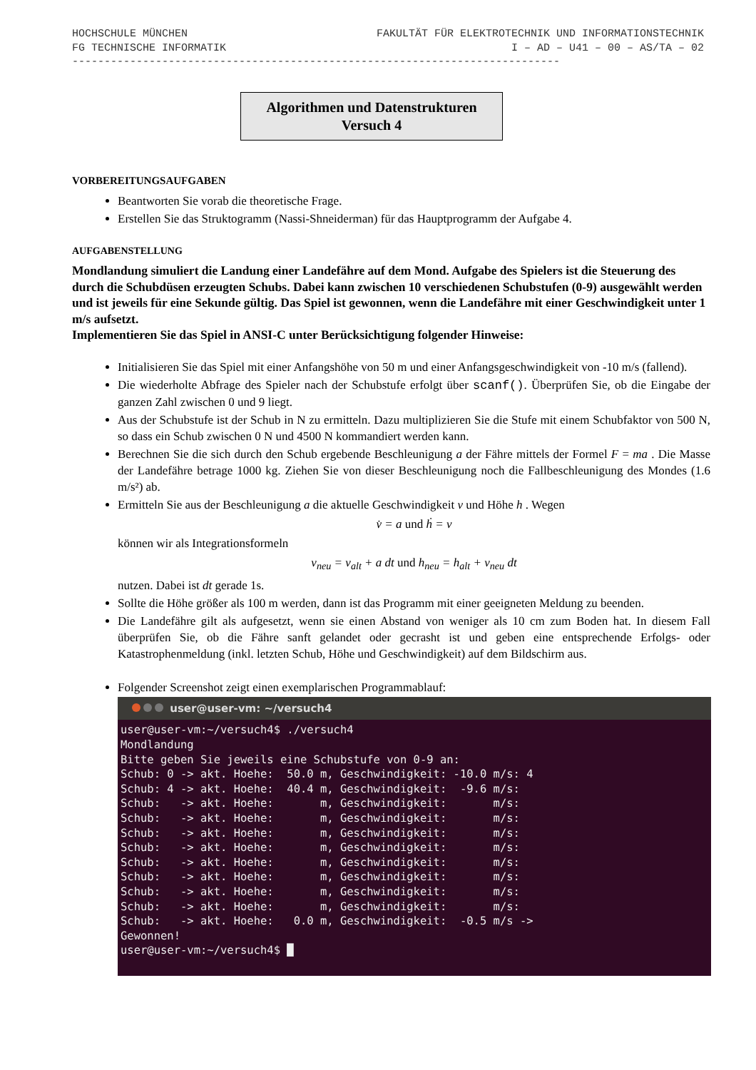HOCHSCHULE MÜNCHEN FAKULTÄT FÜR ELEKTROTECHNIK UND INFORMATIONSTECHNIK
FG TECHNISCHE INFORMATIK I – AD – U41 – 00 – AS/TA – 02
----------------------------------------------------------------------------
Algorithmen und Datenstrukturen
Versuch 4
VORBEREITUNGSAUFGABEN
Beantworten Sie vorab die theoretische Frage.
Erstellen Sie das Struktogramm (Nassi-Shneiderman) für das Hauptprogramm der Aufgabe 4.
AUFGABENSTELLUNG
Mondlandung simuliert die Landung einer Landefähre auf dem Mond. Aufgabe des Spielers ist die Steuerung des durch die Schubdüsen erzeugten Schubs. Dabei kann zwischen 10 verschiedenen Schubstufen (0-9) ausgewählt werden und ist jeweils für eine Sekunde gültig. Das Spiel ist gewonnen, wenn die Landefähre mit einer Geschwindigkeit unter 1 m/s aufsetzt.
Implementieren Sie das Spiel in ANSI-C unter Berücksichtigung folgender Hinweise:
Initialisieren Sie das Spiel mit einer Anfangshöhe von 50 m und einer Anfangsgeschwindigkeit von -10 m/s (fallend).
Die wiederholte Abfrage des Spieler nach der Schubstufe erfolgt über scanf(). Überprüfen Sie, ob die Eingabe der ganzen Zahl zwischen 0 und 9 liegt.
Aus der Schubstufe ist der Schub in N zu ermitteln. Dazu multiplizieren Sie die Stufe mit einem Schubfaktor von 500 N, so dass ein Schub zwischen 0 N und 4500 N kommandiert werden kann.
Berechnen Sie die sich durch den Schub ergebende Beschleunigung a der Fähre mittels der Formel F = ma . Die Masse der Landefähre betrage 1000 kg. Ziehen Sie von dieser Beschleunigung noch die Fallbeschleunigung des Mondes (1.6 m/s²) ab.
Ermitteln Sie aus der Beschleunigung a die aktuelle Geschwindigkeit v und Höhe h . Wegen
v̇ = a und ḣ = v
können wir als Integrationsformeln
v<sub>neu</sub> = v<sub>alt</sub> + a dt und h<sub>neu</sub> = h<sub>alt</sub> + v<sub>neu</sub> dt
nutzen. Dabei ist dt gerade 1s.
Sollte die Höhe größer als 100 m werden, dann ist das Programm mit einer geeigneten Meldung zu beenden.
Die Landefähre gilt als aufgesetzt, wenn sie einen Abstand von weniger als 10 cm zum Boden hat. In diesem Fall überprüfen Sie, ob die Fähre sanft gelandet oder gecrasht ist und geben eine entsprechende Erfolgs- oder Katastrophenmeldung (inkl. letzten Schub, Höhe und Geschwindigkeit) auf dem Bildschirm aus.
Folgender Screenshot zeigt einen exemplarischen Programmablauf:
user@user-vm: ~/versuch4
user@user-vm:~/versuch4$ ./versuch4
Mondlandung
Bitte geben Sie jeweils eine Schubstufe von 0-9 an:
Schub: 0 -> akt. Hoehe:  50.0 m, Geschwindigkeit: -10.0 m/s: 4
Schub: 4 -> akt. Hoehe:  40.4 m, Geschwindigkeit:  -9.6 m/s:
Schub:   -> akt. Hoehe:       m, Geschwindigkeit:       m/s:
Schub:   -> akt. Hoehe:       m, Geschwindigkeit:       m/s:
Schub:   -> akt. Hoehe:       m, Geschwindigkeit:       m/s:
Schub:   -> akt. Hoehe:       m, Geschwindigkeit:       m/s:
Schub:   -> akt. Hoehe:       m, Geschwindigkeit:       m/s:
Schub:   -> akt. Hoehe:       m, Geschwindigkeit:       m/s:
Schub:   -> akt. Hoehe:       m, Geschwindigkeit:       m/s:
Schub:   -> akt. Hoehe:       m, Geschwindigkeit:       m/s:
Schub:   -> akt. Hoehe:   0.0 m, Geschwindigkeit:  -0.5 m/s ->
Gewonnen!
user@user-vm:~/versuch4$ █